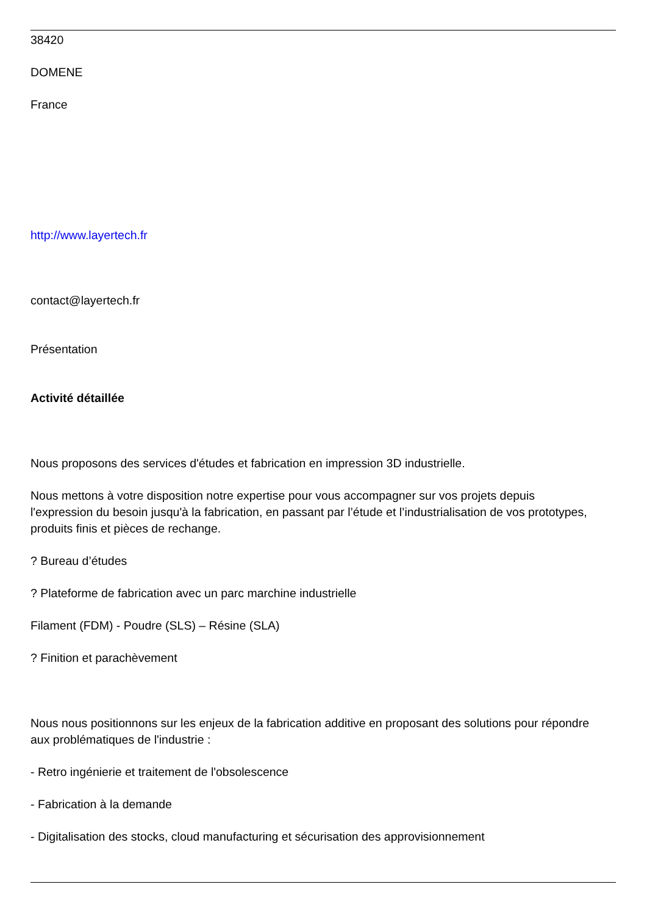38420
DOMENE
France
http://www.layertech.fr
contact@layertech.fr
Présentation
Activité détaillée
Nous proposons des services d'études et fabrication en impression 3D industrielle.
Nous mettons à votre disposition notre expertise pour vous accompagner sur vos projets depuis l'expression du besoin jusqu'à la fabrication, en passant par l’étude et l’industrialisation de vos prototypes, produits finis et pièces de rechange.
? Bureau d’études
? Plateforme de fabrication avec un parc marchine industrielle
Filament (FDM) - Poudre (SLS) – Résine (SLA)
? Finition et parachèvement
Nous nous positionnons sur les enjeux de la fabrication additive en proposant des solutions pour répondre aux problématiques de l'industrie :
- Retro ingénierie et traitement de l'obsolescence
- Fabrication à la demande
- Digitalisation des stocks, cloud manufacturing et sécurisation des approvisionnement